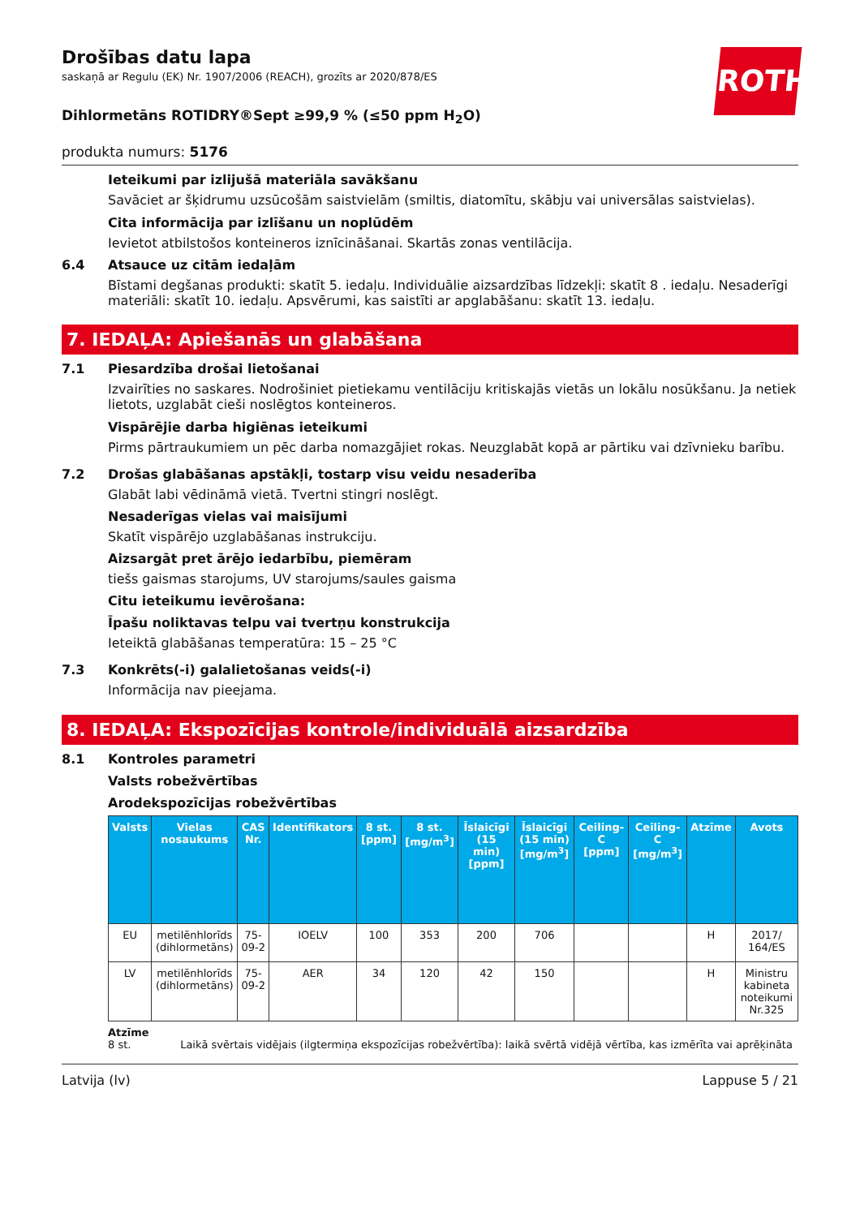ROTH
Drošības datu lapa
saskaņā ar Regulu (EK) Nr. 1907/2006 (REACH), grozīts ar 2020/878/ES
Dihlormetāns ROTIDRY®Sept ≥99,9 % (≤50 ppm H<sub>2</sub>O)
produkta numurs: 5176
Ieteikumi par izlijušā materiāla savākšanu
Savāciet ar šķidrumu uzsūcošām saistvielām (smiltis, diatomītu, skābju vai universālas saistvielas).
Cita informācija par izlīšanu un noplūdēm
Ievietot atbilstošos konteineros iznīcināšanai. Skartās zonas ventilācija.
6.4 Atsauce uz citām iedaļām
Bīstami degšanas produkti: skatīt 5. iedaļu. Individuālie aizsardzības līdzekļi: skatīt 8 . iedaļu. Nesaderīgi materiāli: skatīt 10. iedaļu. Apsvērumi, kas saistīti ar apglabāšanu: skatīt 13. iedaļu.
7. IEDAĻA: Apiešanās un glabāšana
7.1 Piesardzība drošai lietošanai
Izvairīties no saskares. Nodrošiniet pietiekamu ventilāciju kritiskajās vietās un lokālu nosūkšanu. Ja netiek lietots, uzglabāt cieši noslēgtos konteineros.
Vispārējie darba higiēnas ieteikumi
Pirms pārtraukumiem un pēc darba nomazgājiet rokas. Neuzglabāt kopā ar pārtiku vai dzīvnieku barību.
7.2 Drošas glabāšanas apstākļi, tostarp visu veidu nesaderība
Glabāt labi vēdināmā vietā. Tvertni stingri noslēgt.
Nesaderīgas vielas vai maisījumi
Skatīt vispārējo uzglabāšanas instrukciju.
Aizsargāt pret ārējo iedarbību, piemēram
tiešs gaismas starojums, UV starojums/saules gaisma
Citu ieteikumu ievērošana:
Īpašu noliktavas telpu vai tvertņu konstrukcija
Ieteiktā glabāšanas temperatūra: 15 – 25 °C
7.3 Konkrēts(-i) galalietošanas veids(-i)
Informācija nav pieejama.
8. IEDAĻA: Ekspozīcijas kontrole/individuālā aizsardzība
8.1 Kontroles parametri
Valsts robežvērtības
Arodekspozīcijas robežvērtības
| Valsts | Vielas nosaukums | CAS Nr. | Identifikators | 8 st. [ppm] | 8 st. [mg/m<sup>3</sup>] | Īslaicīgi (15 min) [ppm] | Īslaicīgi (15 min) [mg/m<sup>3</sup>] | Ceiling-C [ppm] | Ceiling-C [mg/m<sup>3</sup>] | Atzīme | Avots |
| --- | --- | --- | --- | --- | --- | --- | --- | --- | --- | --- | --- |
| EU | metilēnhlorīds (dihlormetāns) | 75-09-2 | IOELV | 100 | 353 | 200 | 706 | | | H | 2017/ 164/ES |
| LV | metilēnhlorīds (dihlormetāns) | 75-09-2 | AER | 34 | 120 | 42 | 150 | | | H | Ministru kabineta noteikumi Nr.325 |
Atzīme
8 st. Laikā svērtais vidējais (ilgtermiņa ekspozīcijas robežvērtība): laikā svērtā vidējā vērtība, kas izmērīta vai aprēķināta
Latvija (lv) Lappuse 5 / 21